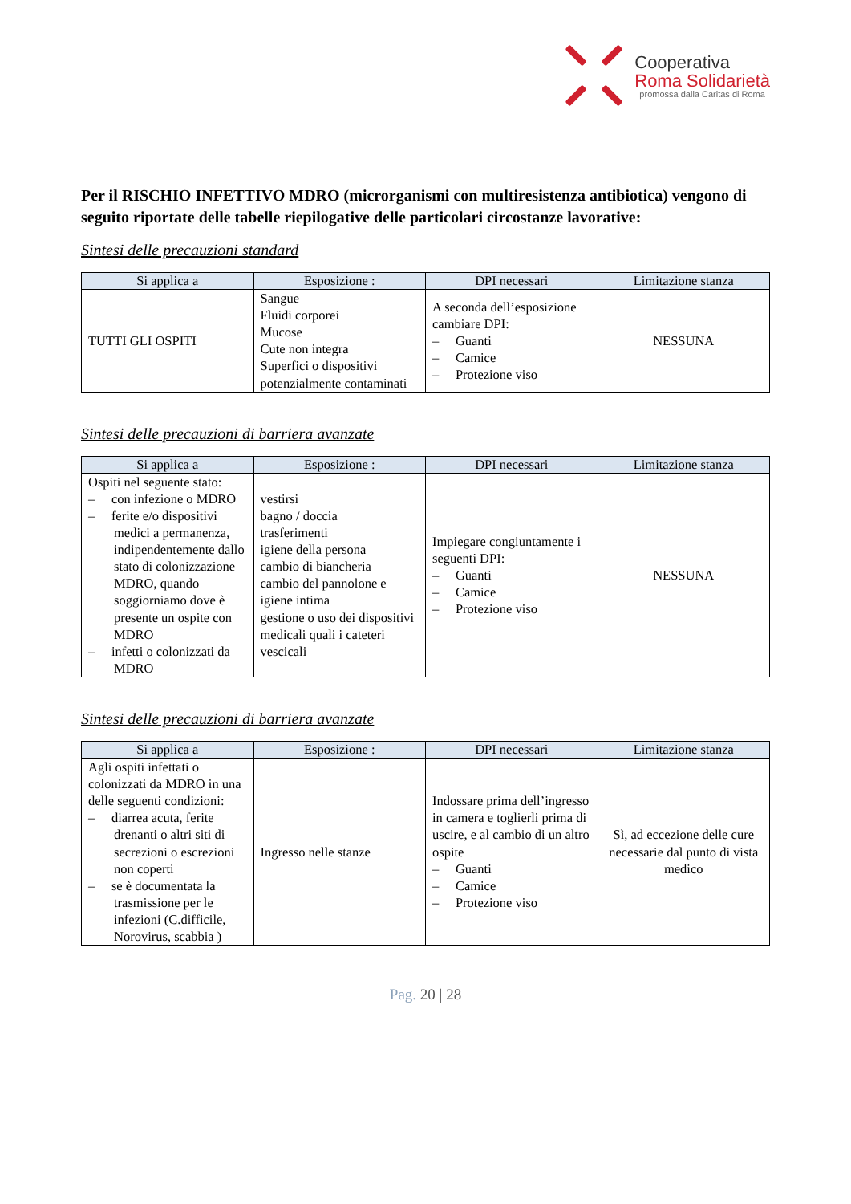Cooperativa
Roma Solidarietà
promossa dalla Caritas di Roma
Per il RISCHIO INFETTIVO MDRO (microrganismi con multiresistenza antibiotica) vengono di seguito riportate delle tabelle riepilogative delle particolari circostanze lavorative:
Sintesi delle precauzioni standard
| Si applica a | Esposizione : | DPI necessari | Limitazione stanza |
| --- | --- | --- | --- |
| TUTTI GLI OSPITI | Sangue Fluidi corporei Mucose Cute non integra Superfici o dispositivi potenzialmente contaminati | A seconda dell’esposizione cambiare DPI: – Guanti – Camice – Protezione viso | NESSUNA |
Sintesi delle precauzioni di barriera avanzate
| Si applica a | Esposizione : | DPI necessari | Limitazione stanza |
| --- | --- | --- | --- |
| Ospiti nel seguente stato: – con infezione o MDRO – ferite e/o dispositivi medici a permanenza, indipendentemente dallo stato di colonizzazione MDRO, quando soggiorniamo dove è presente un ospite con MDRO – infetti o colonizzati da MDRO | vestirsi bagno / doccia trasferimenti igiene della persona cambio di biancheria cambio del pannolone e igiene intima gestione o uso dei dispositivi medicali quali i cateteri vescicali | Impiegare congiuntamente i seguenti DPI: – Guanti – Camice – Protezione viso | NESSUNA |
Sintesi delle precauzioni di barriera avanzate
| Si applica a | Esposizione : | DPI necessari | Limitazione stanza |
| --- | --- | --- | --- |
| Agli ospiti infettati o colonizzati da MDRO in una delle seguenti condizioni: – diarrea acuta, ferite drenanti o altri siti di secrezioni o escrezioni non coperti – se è documentata la trasmissione per le infezioni (C.difficile, Norovirus, scabbia ) | Ingresso nelle stanze | Indossare prima dell’ingresso in camera e toglierli prima di uscire, e al cambio di un altro ospite – Guanti – Camice – Protezione viso | Sì, ad eccezione delle cure necessarie dal punto di vista medico |
Pag. 20 | 28